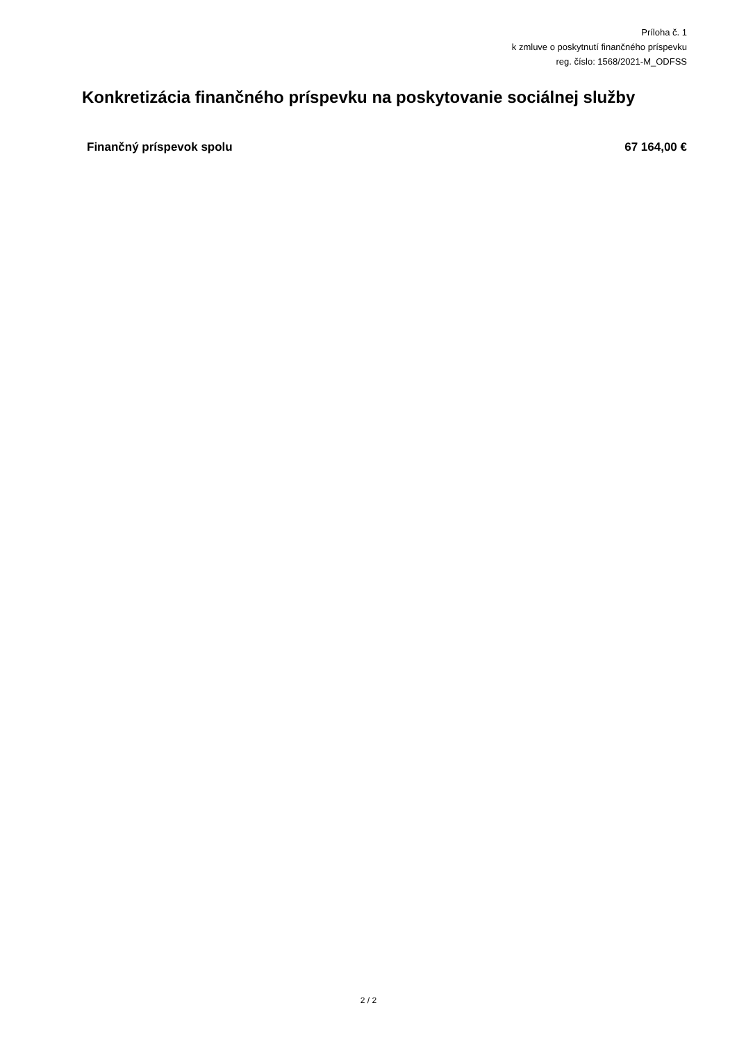Príloha č. 1
k zmluve o poskytnutí finančného príspevku
reg. číslo: 1568/2021-M_ODFSS
Konkretizácia finančného príspevku na poskytovanie sociálnej služby
Finančný príspevok spolu 67 164,00 €
2 / 2